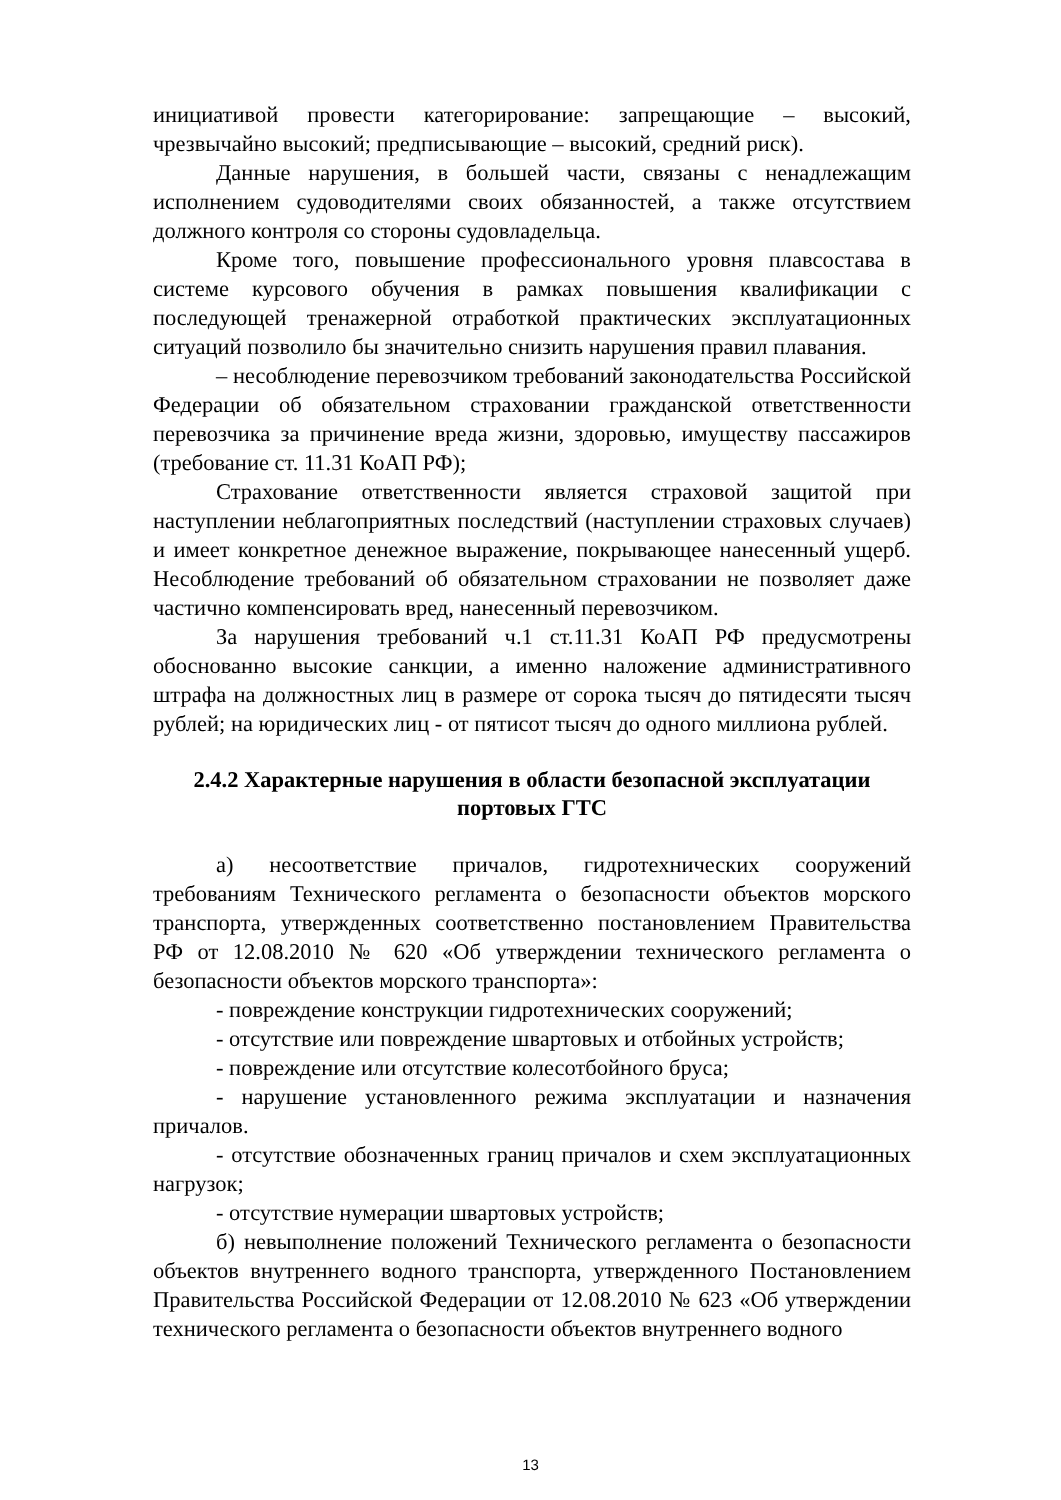инициативой провести категорирование: запрещающие – высокий, чрезвычайно высокий; предписывающие – высокий, средний риск).
Данные нарушения, в большей части, связаны с ненадлежащим исполнением судоводителями своих обязанностей, а также отсутствием должного контроля со стороны судовладельца.
Кроме того, повышение профессионального уровня плавсостава в системе курсового обучения в рамках повышения квалификации с последующей тренажерной отработкой практических эксплуатационных ситуаций позволило бы значительно снизить нарушения правил плавания.
– несоблюдение перевозчиком требований законодательства Российской Федерации об обязательном страховании гражданской ответственности перевозчика за причинение вреда жизни, здоровью, имуществу пассажиров (требование ст. 11.31 КоАП РФ);
Страхование ответственности является страховой защитой при наступлении неблагоприятных последствий (наступлении страховых случаев) и имеет конкретное денежное выражение, покрывающее нанесенный ущерб. Несоблюдение требований об обязательном страховании не позволяет даже частично компенсировать вред, нанесенный перевозчиком.
За нарушения требований ч.1 ст.11.31 КоАП РФ предусмотрены обоснованно высокие санкции, а именно наложение административного штрафа на должностных лиц в размере от сорока тысяч до пятидесяти тысяч рублей; на юридических лиц - от пятисот тысяч до одного миллиона рублей.
2.4.2 Характерные нарушения в области безопасной эксплуатации портовых ГТС
а) несоответствие причалов, гидротехнических сооружений требованиям Технического регламента о безопасности объектов морского транспорта, утвержденных соответственно постановлением Правительства РФ от 12.08.2010 № 620 «Об утверждении технического регламента о безопасности объектов морского транспорта»:
- повреждение конструкции гидротехнических сооружений;
- отсутствие или повреждение швартовых и отбойных устройств;
- повреждение или отсутствие колесотбойного бруса;
- нарушение установленного режима эксплуатации и назначения причалов.
- отсутствие обозначенных границ причалов и схем эксплуатационных нагрузок;
- отсутствие нумерации швартовых устройств;
б) невыполнение положений Технического регламента о безопасности объектов внутреннего водного транспорта, утвержденного Постановлением Правительства Российской Федерации от 12.08.2010 № 623 «Об утверждении технического регламента о безопасности объектов внутреннего водного
13